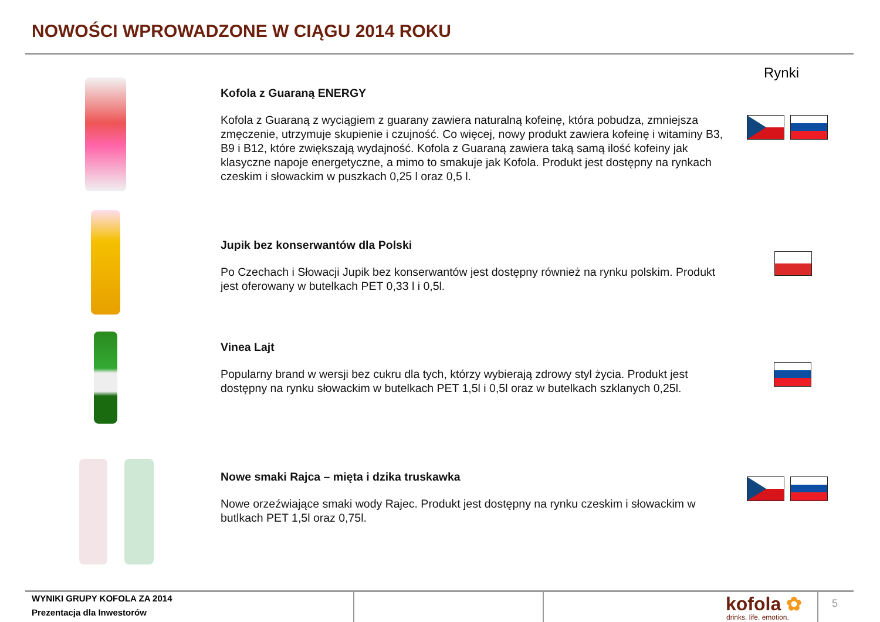NOWOŚCI WPROWADZONE W CIĄGU 2014 ROKU
Rynki
Kofola z Guaraną ENERGY
Kofola z Guaraną z wyciągiem z guarany zawiera naturalną kofeinę, która pobudza, zmniejsza zmęczenie, utrzymuje skupienie i czujność. Co więcej, nowy produkt zawiera kofeinę i witaminy B3, B9 i B12, które zwiększają wydajność. Kofola z Guaraną zawiera taką samą ilość kofeiny jak klasyczne napoje energetyczne, a mimo to smakuje jak Kofola. Produkt jest dostępny na rynkach czeskim i słowackim w puszkach 0,25 l oraz 0,5 l.
Jupik bez konserwantów dla Polski
Po Czechach i Słowacji Jupik bez konserwantów jest dostępny również na rynku polskim. Produkt jest oferowany w butelkach PET 0,33 l i 0,5l.
Vinea Lajt
Popularny brand w wersji bez cukru dla tych, którzy wybierają zdrowy styl życia. Produkt jest dostępny na rynku słowackim w butelkach PET 1,5l i 0,5l oraz w butelkach szklanych 0,25l.
Nowe smaki Rajca – mięta i dzika truskawka
Nowe orzeźwiające smaki wody Rajec. Produkt jest dostępny na rynku czeskim i słowackim w butlkach PET 1,5l oraz 0,75l.
WYNIKI GRUPY KOFOLA ZA 2014
Prezentacja dla Inwestorów
kofola ✿
drinks. life. emotion.
5